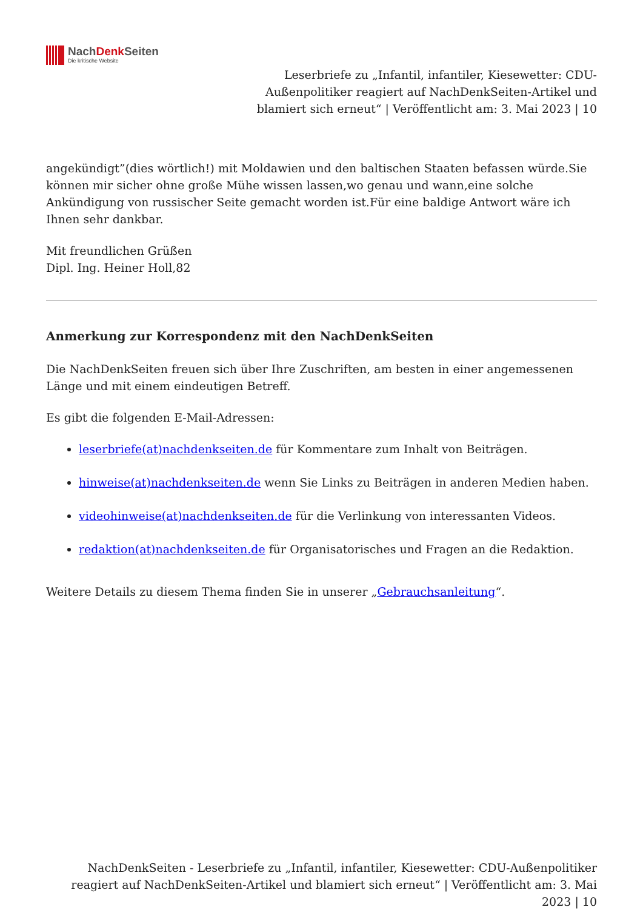NachDenk Seiten
Die kritische Website
Leserbriefe zu „Infantil, infantiler, Kiesewetter: CDU-Außenpolitiker reagiert auf NachDenkSeiten-Artikel und blamiert sich erneut“ | Veröffentlicht am: 3. Mai 2023 | 10
angekündigt”(dies wörtlich!) mit Moldawien und den baltischen Staaten befassen würde.Sie können mir sicher ohne große Mühe wissen lassen,wo genau und wann,eine solche Ankündigung von russischer Seite gemacht worden ist.Für eine baldige Antwort wäre ich Ihnen sehr dankbar.
Mit freundlichen Grüßen
Dipl. Ing. Heiner Holl,82
Anmerkung zur Korrespondenz mit den NachDenkSeiten
Die NachDenkSeiten freuen sich über Ihre Zuschriften, am besten in einer angemessenen Länge und mit einem eindeutigen Betreff.
Es gibt die folgenden E-Mail-Adressen:
leserbriefe(at)nachdenkseiten.de für Kommentare zum Inhalt von Beiträgen.
hinweise(at)nachdenkseiten.de wenn Sie Links zu Beiträgen in anderen Medien haben.
videohinweise(at)nachdenkseiten.de für die Verlinkung von interessanten Videos.
redaktion(at)nachdenkseiten.de für Organisatorisches und Fragen an die Redaktion.
Weitere Details zu diesem Thema finden Sie in unserer „Gebrauchsanleitung“.
NachDenkSeiten - Leserbriefe zu „Infantil, infantiler, Kiesewetter: CDU-Außenpolitiker reagiert auf NachDenkSeiten-Artikel und blamiert sich erneut“ | Veröffentlicht am: 3. Mai 2023 | 10